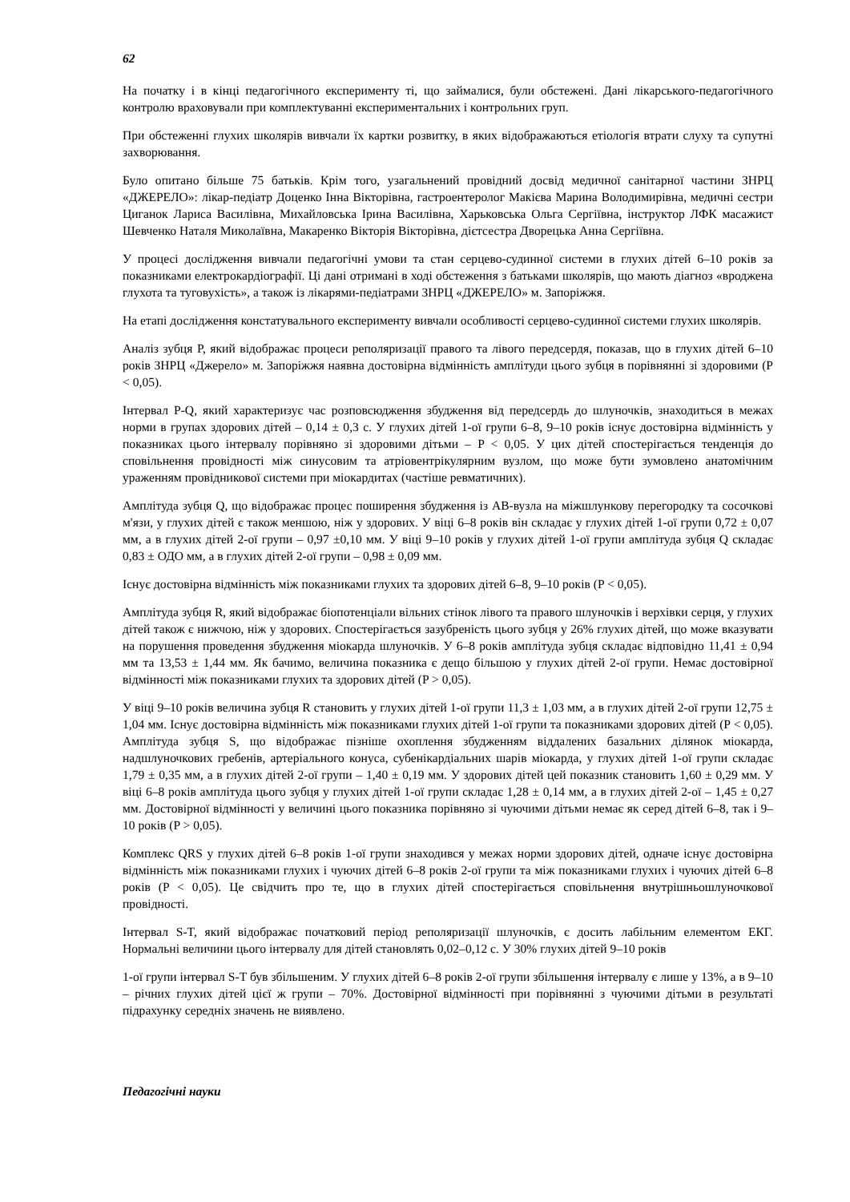62
На початку і в кінці педагогічного експерименту ті, що займалися, були обстежені. Дані лікарського-педагогічного контролю враховували при комплектуванні експериментальних і контрольних груп.
При обстеженні глухих школярів вивчали їх картки розвитку, в яких відображаються етіологія втрати слуху та супутні захворювання.
Було опитано більше 75 батьків. Крім того, узагальнений провідний досвід медичної санітарної частини ЗНРЦ «ДЖЕРЕЛО»: лікар-педіатр Доценко Інна Вікторівна, гастроентеролог Макієва Марина Володимирівна, медичні сестри Циганок Лариса Василівна, Михайловська Ірина Василівна, Харьковська Ольга Сергіївна, інструктор ЛФК масажист Шевченко Наталя Миколаївна, Макаренко Вікторія Вікторівна, дієтсестра Дворецька Анна Сергіївна.
У процесі дослідження вивчали педагогічні умови та стан серцево-судинної системи в глухих дітей 6–10 років за показниками електрокардіографії. Ці дані отримані в ході обстеження з батьками школярів, що мають діагноз «вроджена глухота та туговухість», а також із лікарями-педіатрами ЗНРЦ «ДЖЕРЕЛО» м. Запоріжжя.
На етапі дослідження констатувального експерименту вивчали особливості серцево-судинної системи глухих школярів.
Аналіз зубця P, який відображає процеси реполяризації правого та лівого передсердя, показав, що в глухих дітей 6–10 років ЗНРЦ «Джерело» м. Запоріжжя наявна достовірна відмінність амплітуди цього зубця в порівнянні зі здоровими (P < 0,05).
Інтервал P-Q, який характеризує час розповсюдження збудження від передсердь до шлуночків, знаходиться в межах норми в групах здорових дітей – 0,14 ± 0,3 с. У глухих дітей 1-ої групи 6–8, 9–10 років існує достовірна відмінність у показниках цього інтервалу порівняно зі здоровими дітьми – P < 0,05. У цих дітей спостерігається тенденція до сповільнення провідності між синусовим та атріовентрікулярним вузлом, що може бути зумовлено анатомічним ураженням провідникової системи при міокардитах (частіше ревматичних).
Амплітуда зубця Q, що відображає процес поширення збудження із АВ-вузла на міжшлункову перегородку та сосочкові м'язи, у глухих дітей є також меншою, ніж у здорових. У віці 6–8 років він складає у глухих дітей 1-ої групи 0,72 ± 0,07 мм, а в глухих дітей 2-ої групи – 0,97 ±0,10 мм. У віці 9–10 років у глухих дітей 1-ої групи амплітуда зубця Q складає 0,83 ± ОДО мм, а в глухих дітей 2-ої групи – 0,98 ± 0,09 мм.
Існує достовірна відмінність між показниками глухих та здорових дітей 6–8, 9–10 років (P < 0,05).
Амплітуда зубця R, який відображає біопотенціали вільних стінок лівого та правого шлуночків і верхівки серця, у глухих дітей також є нижчою, ніж у здорових. Спостерігається зазубреність цього зубця у 26% глухих дітей, що може вказувати на порушення проведення збудження міокарда шлуночків. У 6–8 років амплітуда зубця складає відповідно 11,41 ± 0,94 мм та 13,53 ± 1,44 мм. Як бачимо, величина показника є дещо більшою у глухих дітей 2-ої групи. Немає достовірної відмінності між показниками глухих та здорових дітей (P > 0,05).
У віці 9–10 років величина зубця R становить у глухих дітей 1-ої групи 11,3 ± 1,03 мм, а в глухих дітей 2-ої групи 12,75 ± 1,04 мм. Існує достовірна відмінність між показниками глухих дітей 1-ої групи та показниками здорових дітей (P < 0,05). Амплітуда зубця S, що відображає пізніше охоплення збудженням віддалених базальних ділянок міокарда, надшлуночкових гребенів, артеріального конуса, субенікардіальних шарів міокарда, у глухих дітей 1-ої групи складає 1,79 ± 0,35 мм, а в глухих дітей 2-ої групи – 1,40 ± 0,19 мм. У здорових дітей цей показник становить 1,60 ± 0,29 мм. У віці 6–8 років амплітуда цього зубця у глухих дітей 1-ої групи складає 1,28 ± 0,14 мм, а в глухих дітей 2-ої – 1,45 ± 0,27 мм. Достовірної відмінності у величині цього показника порівняно зі чуючими дітьми немає як серед дітей 6–8, так і 9–10 років (P > 0,05).
Комплекс QRS у глухих дітей 6–8 років 1-ої групи знаходився у межах норми здорових дітей, одначе існує достовірна відмінність між показниками глухих і чуючих дітей 6–8 років 2-ої групи та між показниками глухих і чуючих дітей 6–8 років (P < 0,05). Це свідчить про те, що в глухих дітей спостерігається сповільнення внутрішньошлуночкової провідності.
Інтервал S-T, який відображає початковий період реполяризації шлуночків, є досить лабільним елементом ЕКГ. Нормальні величини цього інтервалу для дітей становлять 0,02–0,12 с. У 30% глухих дітей 9–10 років
1-ої групи інтервал S-T був збільшеним. У глухих дітей 6–8 років 2-ої групи збільшення інтервалу є лише у 13%, а в 9–10 – річних глухих дітей цієї ж групи – 70%. Достовірної відмінності при порівнянні з чуючими дітьми в результаті підрахунку середніх значень не виявлено.
Педагогічні науки